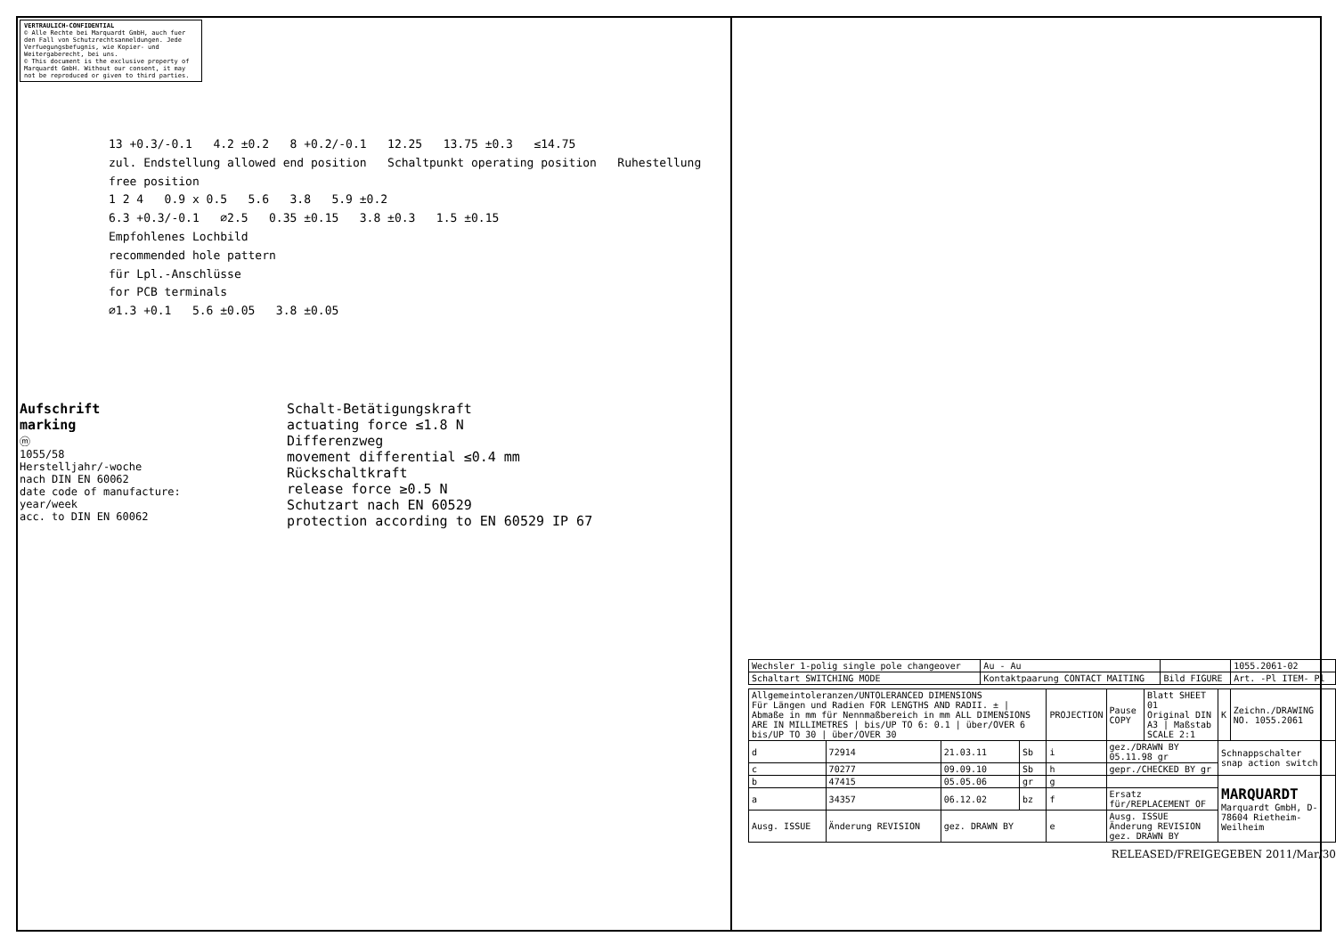VERTRAULICH-CONFIDENTIAL
© Alle Rechte bei Marquardt GmbH, auch fuer den Fall von Schutzrechtsanmeldungen. Jede Verfuegungsbefugnis, wie Kopier- und Weitergaberecht, bei uns.
© This document is the exclusive property of Marquardt GmbH. Without our consent, it may not be reproduced or given to third parties.
13 +0.3/-0.1 4.2 ±0.2 8 +0.2/-0.1 12.25 13.75 ±0.3 ≤14.75
zul. Endstellung allowed end position Schaltpunkt operating position Ruhestellung free position
1 2 4 0.9 x 0.5 5.6 3.8 5.9 ±0.2
6.3 +0.3/-0.1 ⌀2.5 0.35 ±0.15 3.8 ±0.3 1.5 ±0.15
Empfohlenes Lochbild
recommended hole pattern
für Lpl.-Anschlüsse
for PCB terminals
⌀1.3 +0.1 5.6 ±0.05 3.8 ±0.05
Aufschrift
marking
ⓜ
1055/58
Herstelljahr/-woche
nach DIN EN 60062
date code of manufacture: year/week
acc. to DIN EN 60062
Schalt-Betätigungskraft
actuating force ≤1.8 N
Differenzweg
movement differential ≤0.4 mm
Rückschaltkraft
release force ≥0.5 N
Schutzart nach EN 60529
protection according to EN 60529 IP 67
| Wechsler 1-polig single pole changeover | Au - Au | | 1055.2061-02 |
| Schaltart SWITCHING MODE | Kontaktpaarung CONTACT MAITING | Bild FIGURE | Art. -Pl ITEM- Pl |
| Allgemeintoleranzen/UNTOLERANCED DIMENSIONS Für Längen und Radien FOR LENGTHS AND RADII. ± / Abmaße in mm für Nennmaßbereich in mm ALL DIMENSIONS ARE IN MILLIMETRES / bis/UP TO 6: 0.1 / über/OVER 6 bis/UP TO 30 / über/OVER 30 | | | | PROJECTION | Pause COPY | Blatt SHEET 01 Original DIN A3 / Maßstab SCALE 2:1 | K | Zeichn./DRAWING NO. 1055.2061 |
| d | 72914 | 21.03.11 | Sb | i | gez./DRAWN BY 05.11.98 gr | | Schnappschalter snap action switch | |
| c | 70277 | 09.09.10 | Sb | h | gepr./CHECKED BY gr | | | |
| b | 47415 | 05.05.06 | gr | g | | | MARQUARDT Marquardt GmbH, D-78604 Rietheim-Weilheim | |
| a | 34357 | 06.12.02 | bz | f | Ersatz für/REPLACEMENT OF | | | |
| Ausg. ISSUE | Änderung REVISION | gez. DRAWN BY | | e | Ausg. ISSUE Änderung REVISION gez. DRAWN BY | | | |
RELEASED/FREIGEGEBEN 2011/Mar/30